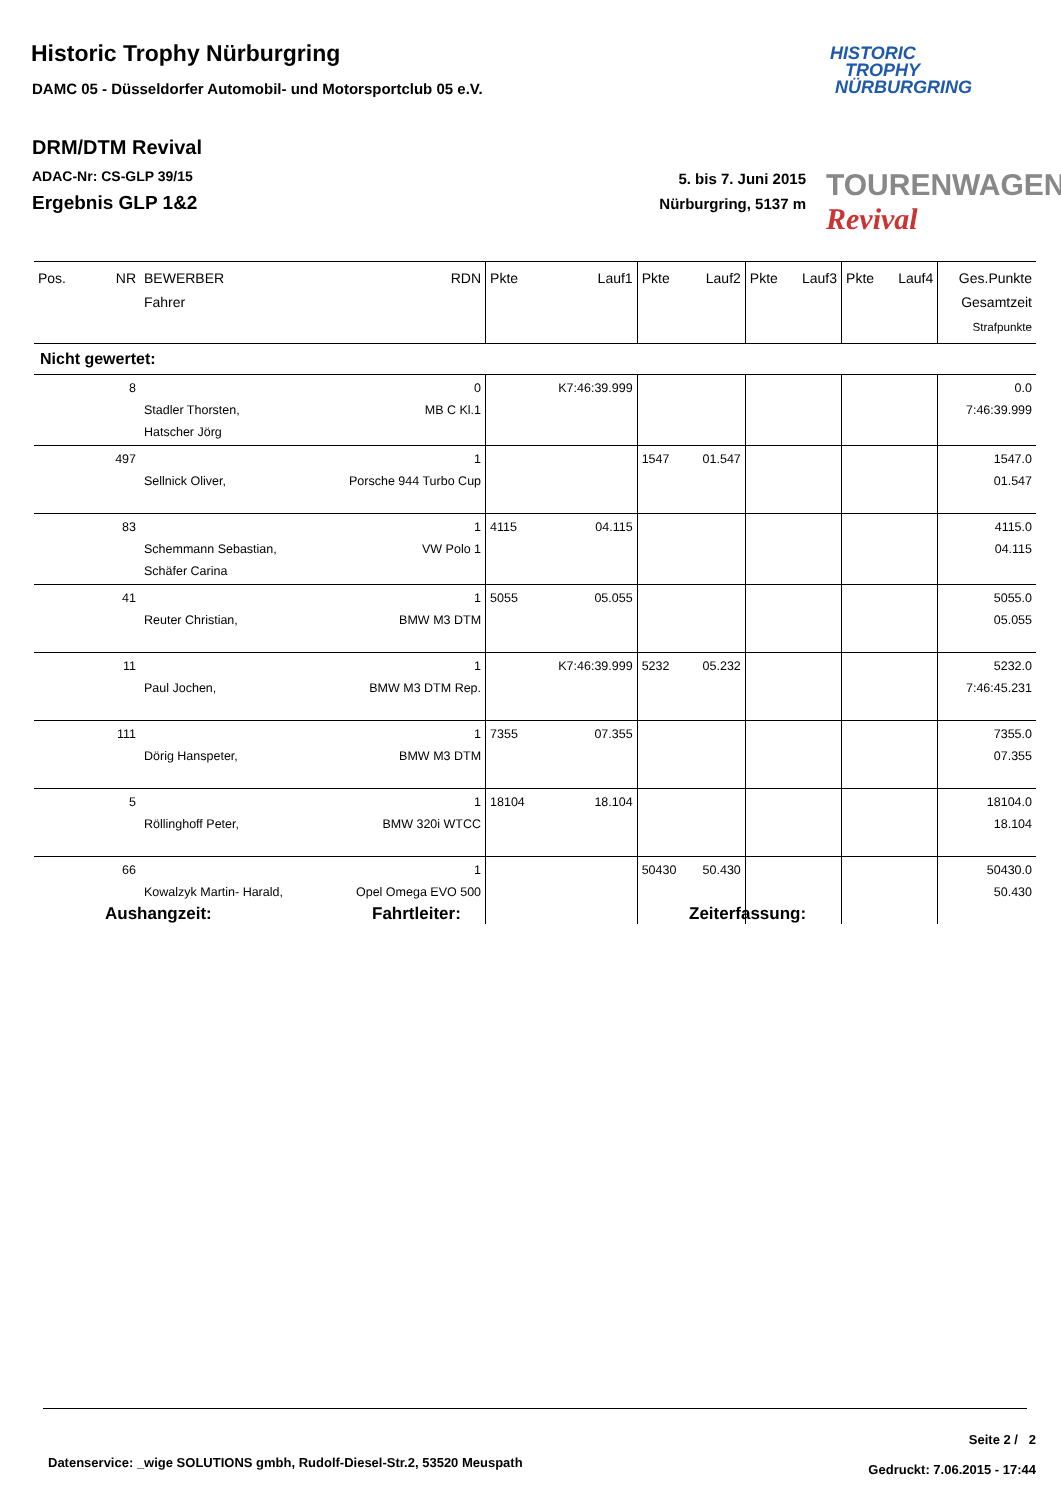Historic Trophy Nürburgring
DAMC 05 - Düsseldorfer Automobil- und Motorsportclub 05 e.V.
HISTORIC
TROPHY
NÜRBURGRING
DRM/DTM Revival
ADAC-Nr: CS-GLP 39/15
Ergebnis GLP 1&2
5. bis 7. Juni 2015
Nürburgring, 5137 m
TOURENWAGEN Revival
| Pos. | NR | BEWERBER Fahrer | RDN | Pkte | Lauf1 | Pkte | Lauf2 | Pkte | Lauf3 | Pkte | Lauf4 | Ges.Punkte Gesamtzeit Strafpunkte |
| --- | --- | --- | --- | --- | --- | --- | --- | --- | --- | --- | --- | --- |
| Nicht gewertet: | | | | | | | | | | | | |
| | 8 | Stadler Thorsten, Hatscher Jörg | 0 MB C Kl.1 | | K7:46:39.999 | | | | | | | 0.0 7:46:39.999 |
| | 497 | Sellnick Oliver, | 1 Porsche 944 Turbo Cup | | | 1547 | 01.547 | | | | | 1547.0 01.547 |
| | 83 | Schemmann Sebastian, Schäfer Carina | 1 VW Polo 1 | 4115 | 04.115 | | | | | | | 4115.0 04.115 |
| | 41 | Reuter Christian, | 1 BMW M3 DTM | 5055 | 05.055 | | | | | | | 5055.0 05.055 |
| | 11 | Paul Jochen, | 1 BMW M3 DTM Rep. | | K7:46:39.999 | 5232 | 05.232 | | | | | 5232.0 7:46:45.231 |
| | 111 | Dörig Hanspeter, | 1 BMW M3 DTM | 7355 | 07.355 | | | | | | | 7355.0 07.355 |
| | 5 | Röllinghoff Peter, | 1 BMW 320i WTCC | 18104 | 18.104 | | | | | | | 18104.0 18.104 |
| | 66 | Kowalzyk Martin- Harald, | 1 Opel Omega EVO 500 | | | 50430 | 50.430 | | | | | 50430.0 50.430 |
Aushangzeit: Fahrtleiter: Zeiterfassung:
Datenservice: _wige SOLUTIONS gmbh, Rudolf-Diesel-Str.2, 53520 Meuspath
Seite 2 / 2
Gedruckt: 7.06.2015 - 17:44